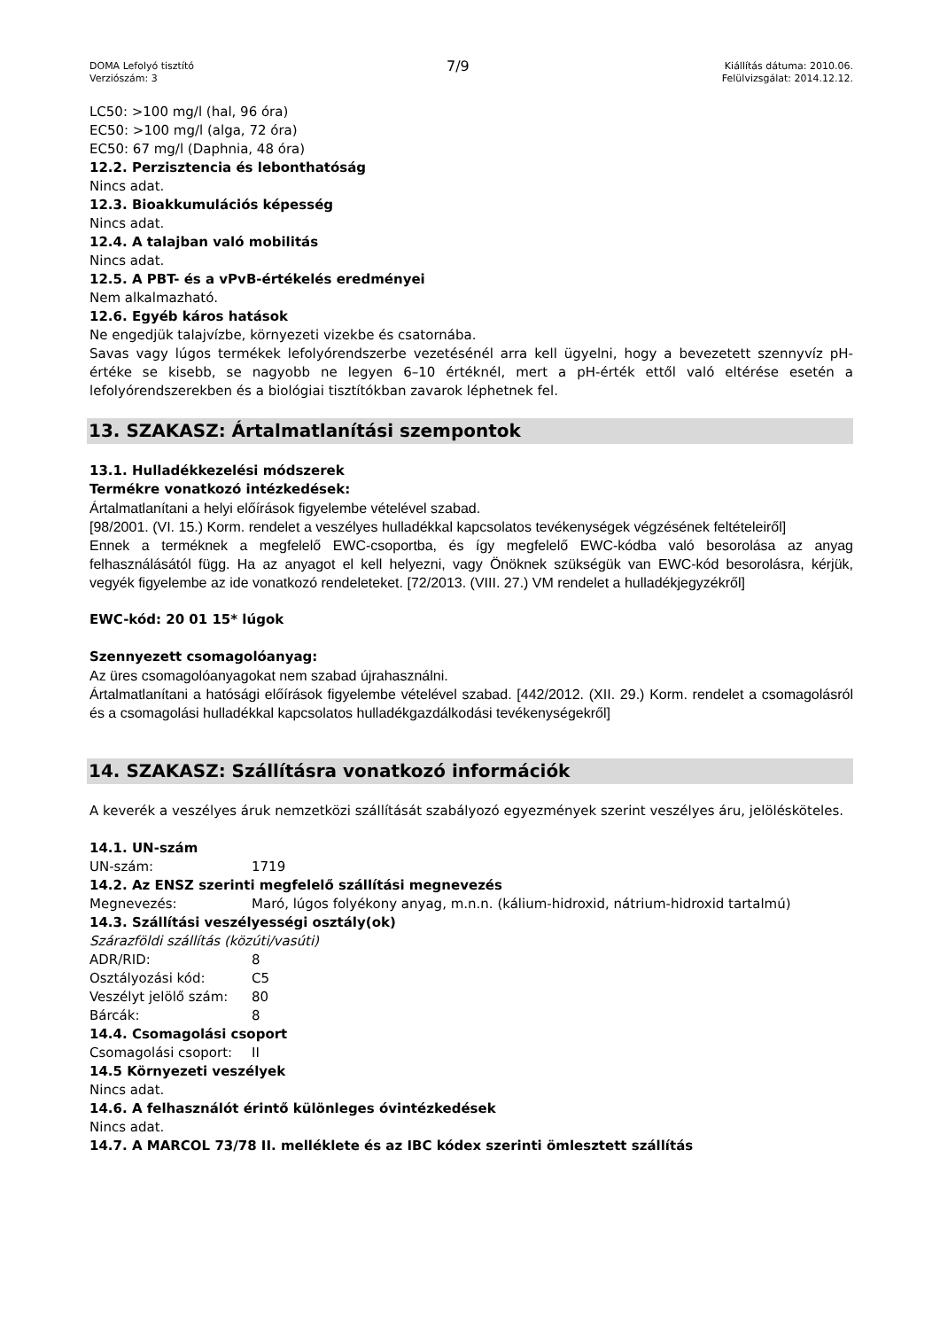DOMA Lefolyó tisztító
Verziószám: 3
7/9
Kiállítás dátuma: 2010.06.
Felülvizsgálat: 2014.12.12.
LC50: >100 mg/l (hal, 96 óra)
EC50: >100 mg/l (alga, 72 óra)
EC50: 67 mg/l (Daphnia, 48 óra)
12.2. Perzisztencia és lebonthatóság
Nincs adat.
12.3. Bioakkumulációs képesség
Nincs adat.
12.4. A talajban való mobilitás
Nincs adat.
12.5. A PBT- és a vPvB-értékelés eredményei
Nem alkalmazható.
12.6. Egyéb káros hatások
Ne engedjük talajvízbe, környezeti vizekbe és csatornába.
Savas vagy lúgos termékek lefolyórendszerbe vezetésénél arra kell ügyelni, hogy a bevezetett szennyvíz pH-értéke se kisebb, se nagyobb ne legyen 6–10 értéknél, mert a pH-érték ettől való eltérése esetén a lefolyórendszerekben és a biológiai tisztítókban zavarok léphetnek fel.
13. SZAKASZ: Ártalmatlanítási szempontok
13.1. Hulladékkezelési módszerek
Termékre vonatkozó intézkedések:
Ártalmatlanítani a helyi előírások figyelembe vételével szabad.
[98/2001. (VI. 15.) Korm. rendelet a veszélyes hulladékkal kapcsolatos tevékenységek végzésének feltételeiről]
Ennek a terméknek a megfelelő EWC-csoportba, és így megfelelő EWC-kódba való besorolása az anyag felhasználásától függ. Ha az anyagot el kell helyezni, vagy Önöknek szükségük van EWC-kód besorolásra, kérjük, vegyék figyelembe az ide vonatkozó rendeleteket. [72/2013. (VIII. 27.) VM rendelet a hulladékjegyzékről]
EWC-kód: 20 01 15* lúgok
Szennyezett csomagolóanyag:
Az üres csomagolóanyagokat nem szabad újrahasználni.
Ártalmatlanítani a hatósági előírások figyelembe vételével szabad. [442/2012. (XII. 29.) Korm. rendelet a csomagolásról és a csomagolási hulladékkal kapcsolatos hulladékgazdálkodási tevékenységekről]
14. SZAKASZ: Szállításra vonatkozó információk
A keverék a veszélyes áruk nemzetközi szállítását szabályozó egyezmények szerint veszélyes áru, jelölésköteles.
14.1. UN-szám
| UN-szám: | 1719 |
14.2. Az ENSZ szerinti megfelelő szállítási megnevezés
| Megnevezés: | Maró, lúgos folyékony anyag, m.n.n. (kálium-hidroxid, nátrium-hidroxid tartalmú) |
14.3. Szállítási veszélyességi osztály(ok)
Szárazföldi szállítás (közúti/vasúti)
| ADR/RID: | 8 |
| Osztályozási kód: | C5 |
| Veszélyt jelölő szám: | 80 |
| Bárcák: | 8 |
14.4. Csomagolási csoport
| Csomagolási csoport: | II |
14.5 Környezeti veszélyek
Nincs adat.
14.6. A felhasználót érintő különleges óvintézkedések
Nincs adat.
14.7. A MARCOL 73/78 II. melléklete és az IBC kódex szerinti ömlesztett szállítás